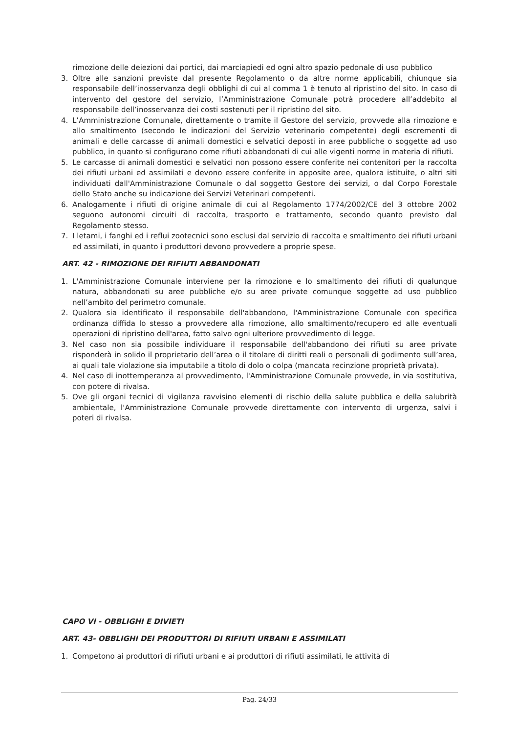rimozione delle deiezioni dai portici, dai marciapiedi ed ogni altro spazio pedonale di uso pubblico
3. Oltre alle sanzioni previste dal presente Regolamento o da altre norme applicabili, chiunque sia responsabile dell’inosservanza degli obblighi di cui al comma 1 è tenuto al ripristino del sito. In caso di intervento del gestore del servizio, l’Amministrazione Comunale potrà procedere all’addebito al responsabile dell’inosservanza dei costi sostenuti per il ripristino del sito.
4. L’Amministrazione Comunale, direttamente o tramite il Gestore del servizio, provvede alla rimozione e allo smaltimento (secondo le indicazioni del Servizio veterinario competente) degli escrementi di animali e delle carcasse di animali domestici e selvatici deposti in aree pubbliche o soggette ad uso pubblico, in quanto si configurano come rifiuti abbandonati di cui alle vigenti norme in materia di rifiuti.
5. Le carcasse di animali domestici e selvatici non possono essere conferite nei contenitori per la raccolta dei rifiuti urbani ed assimilati e devono essere conferite in apposite aree, qualora istituite, o altri siti individuati dall'Amministrazione Comunale o dal soggetto Gestore dei servizi, o dal Corpo Forestale dello Stato anche su indicazione dei Servizi Veterinari competenti.
6. Analogamente i rifiuti di origine animale di cui al Regolamento 1774/2002/CE del 3 ottobre 2002 seguono autonomi circuiti di raccolta, trasporto e trattamento, secondo quanto previsto dal Regolamento stesso.
7. I letami, i fanghi ed i reflui zootecnici sono esclusi dal servizio di raccolta e smaltimento dei rifiuti urbani ed assimilati, in quanto i produttori devono provvedere a proprie spese.
ART. 42 - RIMOZIONE DEI RIFIUTI ABBANDONATI
1. L'Amministrazione Comunale interviene per la rimozione e lo smaltimento dei rifiuti di qualunque natura, abbandonati su aree pubbliche e/o su aree private comunque soggette ad uso pubblico nell’ambito del perimetro comunale.
2. Qualora sia identificato il responsabile dell'abbandono, l'Amministrazione Comunale con specifica ordinanza diffida lo stesso a provvedere alla rimozione, allo smaltimento/recupero ed alle eventuali operazioni di ripristino dell'area, fatto salvo ogni ulteriore provvedimento di legge.
3. Nel caso non sia possibile individuare il responsabile dell'abbandono dei rifiuti su aree private risponderà in solido il proprietario dell’area o il titolare di diritti reali o personali di godimento sull’area, ai quali tale violazione sia imputabile a titolo di dolo o colpa (mancata recinzione proprietà privata).
4. Nel caso di inottemperanza al provvedimento, l'Amministrazione Comunale provvede, in via sostitutiva, con potere di rivalsa.
5. Ove gli organi tecnici di vigilanza ravvisino elementi di rischio della salute pubblica e della salubrità ambientale, l'Amministrazione Comunale provvede direttamente con intervento di urgenza, salvi i poteri di rivalsa.
CAPO VI - OBBLIGHI E DIVIETI
ART. 43- OBBLIGHI DEI PRODUTTORI DI RIFIUTI URBANI E ASSIMILATI
1. Competono ai produttori di rifiuti urbani e ai produttori di rifiuti assimilati, le attività di
Pag. 24/33